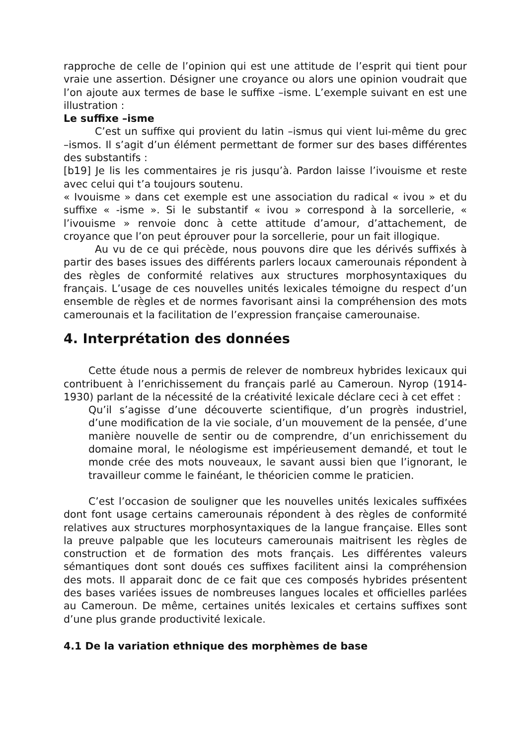rapproche de celle de l’opinion qui est une attitude de l’esprit qui tient pour vraie une assertion. Désigner une croyance ou alors une opinion voudrait que l’on ajoute aux termes de base le suffixe –isme. L’exemple suivant en est une illustration :
Le suffixe –isme
C’est un suffixe qui provient du latin –ismus qui vient lui-même du grec –ismos. Il s’agit d’un élément permettant de former sur des bases différentes des substantifs :
[b19] Je lis les commentaires je ris jusqu’à. Pardon laisse l’ivouisme et reste avec celui qui t’a toujours soutenu.
« Ivouisme » dans cet exemple est une association du radical « ivou » et du suffixe « -isme ». Si le substantif « ivou » correspond à la sorcellerie, « l’ivouisme » renvoie donc à cette attitude d’amour, d’attachement, de croyance que l’on peut éprouver pour la sorcellerie, pour un fait illogique.
Au vu de ce qui précède, nous pouvons dire que les dérivés suffixés à partir des bases issues des différents parlers locaux camerounais répondent à des règles de conformité relatives aux structures morphosyntaxiques du français. L’usage de ces nouvelles unités lexicales témoigne du respect d’un ensemble de règles et de normes favorisant ainsi la compréhension des mots camerounais et la facilitation de l’expression française camerounaise.
4. Interprétation des données
Cette étude nous a permis de relever de nombreux hybrides lexicaux qui contribuent à l’enrichissement du français parlé au Cameroun. Nyrop (1914-1930) parlant de la nécessité de la créativité lexicale déclare ceci à cet effet :
Qu’il s’agisse d’une découverte scientifique, d’un progrès industriel, d’une modification de la vie sociale, d’un mouvement de la pensée, d’une manière nouvelle de sentir ou de comprendre, d’un enrichissement du domaine moral, le néologisme est impérieusement demandé, et tout le monde crée des mots nouveaux, le savant aussi bien que l’ignorant, le travailleur comme le fainéant, le théoricien comme le praticien.
C’est l’occasion de souligner que les nouvelles unités lexicales suffixées dont font usage certains camerounais répondent à des règles de conformité relatives aux structures morphosyntaxiques de la langue française. Elles sont la preuve palpable que les locuteurs camerounais maitrisent les règles de construction et de formation des mots français. Les différentes valeurs sémantiques dont sont doués ces suffixes facilitent ainsi la compréhension des mots. Il apparait donc de ce fait que ces composés hybrides présentent des bases variées issues de nombreuses langues locales et officielles parlées au Cameroun. De même, certaines unités lexicales et certains suffixes sont d’une plus grande productivité lexicale.
4.1 De la variation ethnique des morphèmes de base